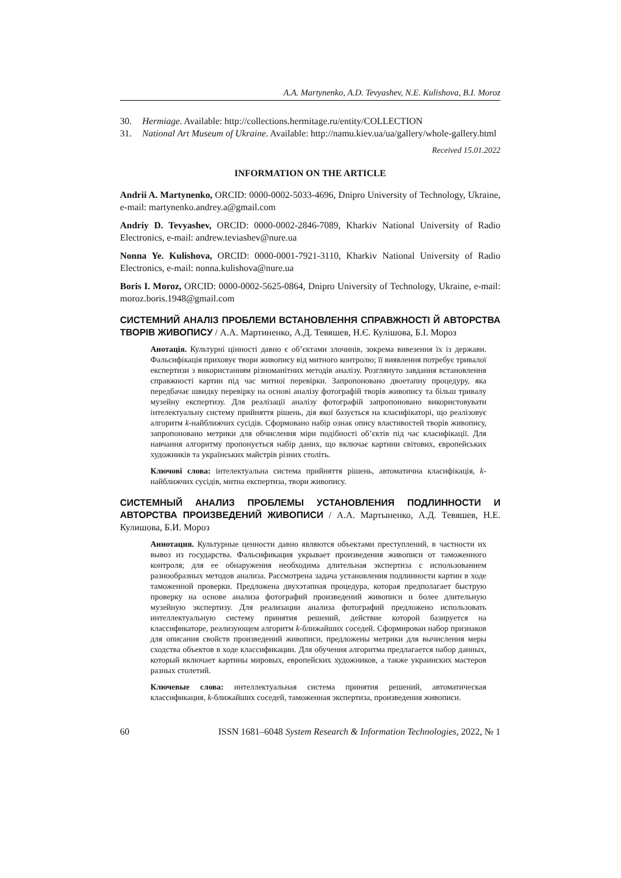A.A. Martynenko, A.D. Tevyashev, N.E. Kulishova, B.I. Moroz
30. Hermiage. Available: http://collections.hermitage.ru/entity/COLLECTION
31. National Art Museum of Ukraine. Available: http://namu.kiev.ua/ua/gallery/whole-gallery.html
Received 15.01.2022
INFORMATION ON THE ARTICLE
Andrii A. Martynenko, ORCID: 0000-0002-5033-4696, Dnipro University of Technology, Ukraine, e-mail: martynenko.andrey.a@gmail.com
Andriy D. Tevyashev, ORCID: 0000-0002-2846-7089, Kharkiv National University of Radio Electronics, e-mail: andrew.teviashev@nure.ua
Nonna Ye. Kulishova, ORCID: 0000-0001-7921-3110, Kharkiv National University of Radio Electronics, e-mail: nonna.kulishova@nure.ua
Boris I. Moroz, ORCID: 0000-0002-5625-0864, Dnipro University of Technology, Ukraine, e-mail: moroz.boris.1948@gmail.com
СИСТЕМНИЙ АНАЛІЗ ПРОБЛЕМИ ВСТАНОВЛЕННЯ СПРАВЖНОСТІ Й АВТОРСТВА ТВОРІВ ЖИВОПИСУ / А.А. Мартиненко, А.Д. Тевяшев, Н.Є. Кулішова, Б.І. Мороз
Анотація. Культурні цінності давно є об’єктами злочинів, зокрема вивезення їх із держави. Фальсифікація приховує твори живопису від митного контролю; її виявлення потребує тривалої експертизи з використанням різноманітних методів аналізу. Розглянуто завдання встановлення справжності картин під час митної перевірки. Запропоновано двоетапну процедуру, яка передбачає швидку перевірку на основі аналізу фотографій творів живопису та більш тривалу музейну експертизу. Для реалізації аналізу фотографій запропоновано використовувати інтелектуальну систему прийняття рішень, дія якої базується на класифікаторі, що реалізовує алгоритм k-найближчих сусідів. Сформовано набір ознак опису властивостей творів живопису, запропоновано метрики для обчислення міри подібності об’єктів під час класифікації. Для навчання алгоритму пропонується набір даних, що включає картини світових, європейських художників та українських майстрів різних століть.
Ключові слова: інтелектуальна система прийняття рішень, автоматична класифікація, k-найближчих сусідів, митна експертиза, твори живопису.
СИСТЕМНЫЙ АНАЛИЗ ПРОБЛЕМЫ УСТАНОВЛЕНИЯ ПОДЛИННОСТИ И АВТОРСТВА ПРОИЗВЕДЕНИЙ ЖИВОПИСИ / А.А. Мартыненко, А.Д. Тевяшев, Н.Е. Кулишова, Б.И. Мороз
Аннотация. Культурные ценности давно являются объектами преступлений, в частности их вывоз из государства. Фальсификация укрывает произведения живописи от таможенного контроля; для ее обнаружения необходима длительная экспертиза с использованием разнообразных методов анализа. Рассмотрена задача установления подлинности картин в ходе таможенной проверки. Предложена двухэтапная процедура, которая предполагает быструю проверку на основе анализа фотографий произведений живописи и более длительную музейную экспертизу. Для реализации анализа фотографий предложено использовать интеллектуальную систему принятия решений, действие которой базируется на классификаторе, реализующем алгоритм k-ближайших соседей. Сформирован набор признаков для описания свойств произведений живописи, предложены метрики для вычисления меры сходства объектов в ходе классификации. Для обучения алгоритма предлагается набор данных, который включает картины мировых, европейских художников, а также украинских мастеров разных столетий.
Ключевые слова: интеллектуальная система принятия решений, автоматическая классификация, k-ближайших соседей, таможенная экспертиза, произведения живописи.
60 ISSN 1681–6048 System Research & Information Technologies, 2022, № 1